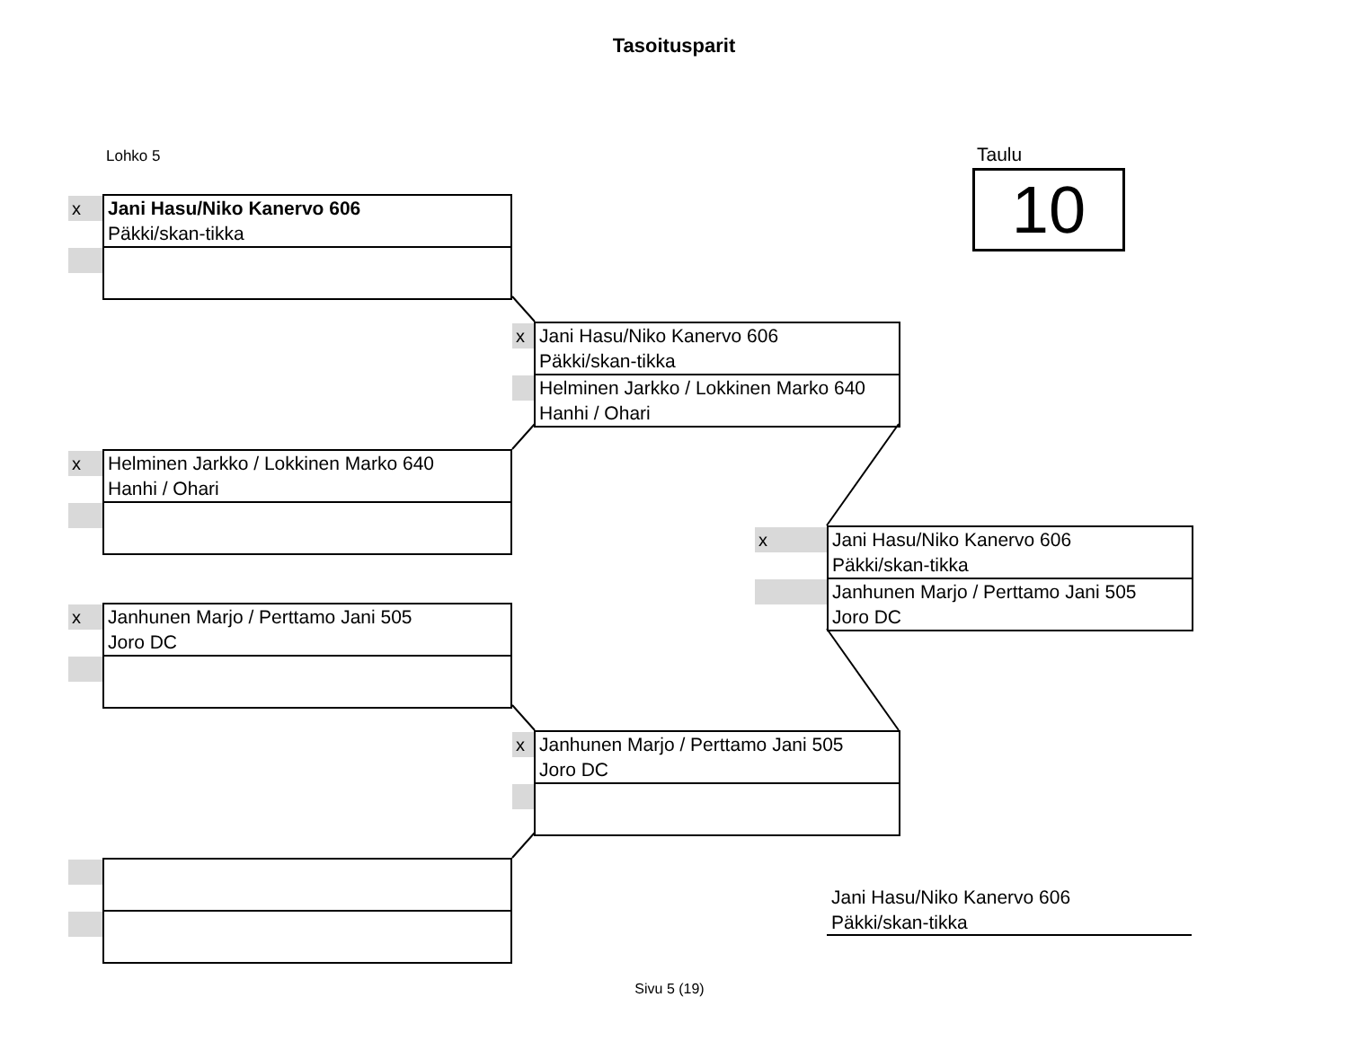Tasoitusparit
Lohko 5 Taulu
10
x
Jani Hasu/Niko Kanervo 606
Päkki/skan-tikka
x
Helminen Jarkko / Lokkinen Marko 640
Hanhi / Ohari
x
Janhunen Marjo / Perttamo Jani 505
Joro DC
x
Jani Hasu/Niko Kanervo 606
Päkki/skan-tikka
Helminen Jarkko / Lokkinen Marko 640
Hanhi / Ohari
x
Janhunen Marjo / Perttamo Jani 505
Joro DC
x
Jani Hasu/Niko Kanervo 606
Päkki/skan-tikka
Janhunen Marjo / Perttamo Jani 505
Joro DC
Jani Hasu/Niko Kanervo 606
Päkki/skan-tikka
Sivu 5 (19)